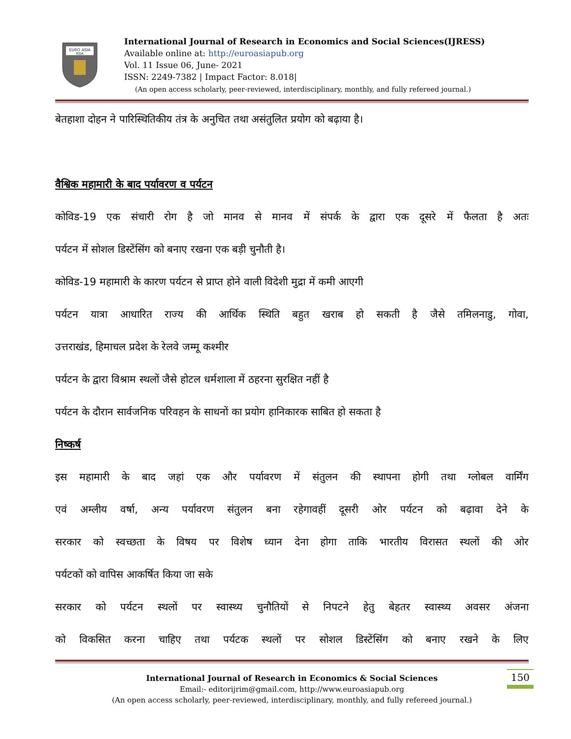EURO ASIA
RDA
International Journal of Research in Economics and Social Sciences(IJRESS)
Available online at: http://euroasiapub.org
Vol. 11 Issue 06, June- 2021
ISSN: 2249-7382 | Impact Factor: 8.018|
(An open access scholarly, peer-reviewed, interdisciplinary, monthly, and fully refereed journal.)
बेतहाशा दोहन ने पारिस्थितिकीय तंत्र के अनुचित तथा असंतुलित प्रयोग को बढ़ाया है।
वैश्विक महामारी के बाद पर्यावरण व पर्यटन
कोविड-19 एक संचारी रोग है जो मानव से मानव में संपर्क के द्वारा एक दूसरे में फैलता है अतः
पर्यटन में सोशल डिस्टेंसिंग को बनाए रखना एक बड़ी चुनौती है।
कोविड-19 महामारी के कारण पर्यटन से प्राप्त होने वाली विदेशी मुद्रा में कमी आएगी
पर्यटन यात्रा आधारित राज्य की आर्थिक स्थिति बहुत खराब हो सकती है जैसे तमिलनाडु, गोवा,
उत्तराखंड, हिमाचल प्रदेश के रेलवे जम्मू कश्मीर
पर्यटन के द्वारा विश्राम स्थलों जैसे होटल धर्मशाला में ठहरना सुरक्षित नहीं है
पर्यटन के दौरान सार्वजनिक परिवहन के साधनों का प्रयोग हानिकारक साबित हो सकता है
निष्कर्ष
इस महामारी के बाद जहां एक और पर्यावरण में संतुलन की स्थापना होगी तथा ग्लोबल वार्मिंग
एवं अम्लीय वर्षा, अन्य पर्यावरण संतुलन बना रहेगावहीं दूसरी ओर पर्यटन को बढ़ावा देने के
सरकार को स्वच्छता के विषय पर विशेष ध्यान देना होगा ताकि भारतीय विरासत स्थलों की ओर
पर्यटकों को वापिस आकर्षित किया जा सके
सरकार को पर्यटन स्थलों पर स्वास्थ्य चुनौतियों से निपटने हेतु बेहतर स्वास्थ्य अवसर अंजना
को विकसित करना चाहिए तथा पर्यटक स्थलों पर सोशल डिस्टेंसिंग को बनाए रखने के लिए
International Journal of Research in Economics & Social Sciences
Email:- editorijrim@gmail.com, http://www.euroasiapub.org
(An open access scholarly, peer-reviewed, interdisciplinary, monthly, and fully refereed journal.)
150